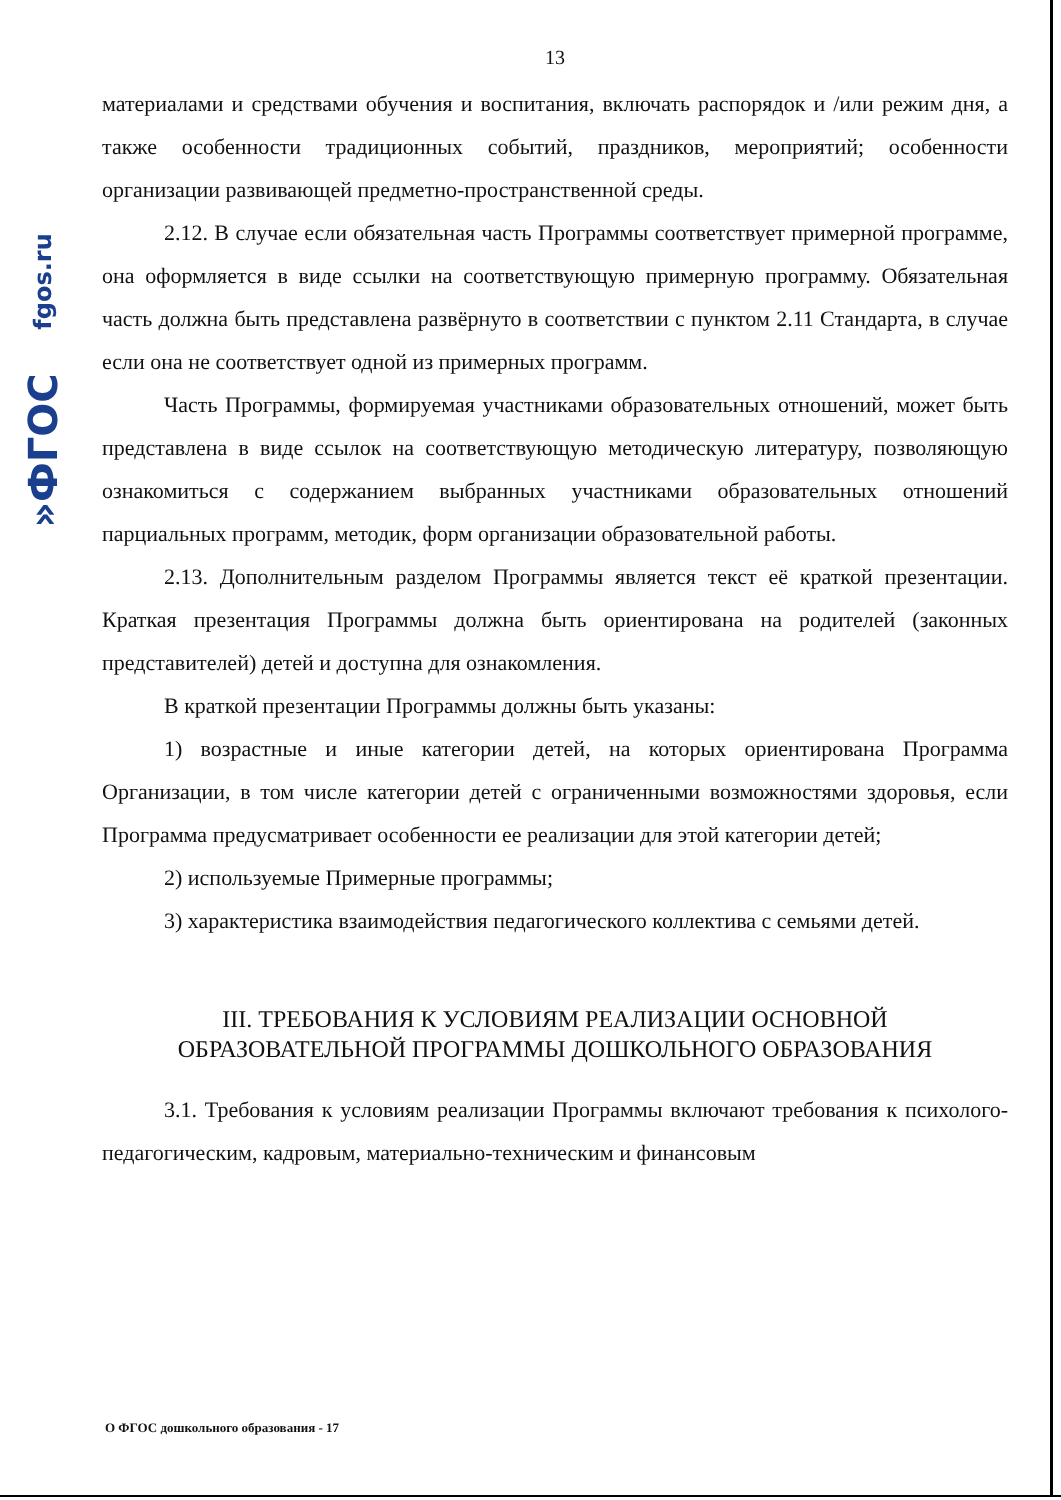»ФГОС fgos.ru
13
материалами и средствами обучения и воспитания, включать распорядок и /или режим дня, а также особенности традиционных событий, праздников, мероприятий; особенности организации развивающей предметно-пространственной среды.
2.12. В случае если обязательная часть Программы соответствует примерной программе, она оформляется в виде ссылки на соответствующую примерную программу. Обязательная часть должна быть представлена развёрнуто в соответствии с пунктом 2.11 Стандарта, в случае если она не соответствует одной из примерных программ.
Часть Программы, формируемая участниками образовательных отношений, может быть представлена в виде ссылок на соответствующую методическую литературу, позволяющую ознакомиться с содержанием выбранных участниками образовательных отношений парциальных программ, методик, форм организации образовательной работы.
2.13. Дополнительным разделом Программы является текст её краткой презентации. Краткая презентация Программы должна быть ориентирована на родителей (законных представителей) детей и доступна для ознакомления.
В краткой презентации Программы должны быть указаны:
1) возрастные и иные категории детей, на которых ориентирована Программа Организации, в том числе категории детей с ограниченными возможностями здоровья, если Программа предусматривает особенности ее реализации для этой категории детей;
2) используемые Примерные программы;
3) характеристика взаимодействия педагогического коллектива с семьями детей.
III. ТРЕБОВАНИЯ К УСЛОВИЯМ РЕАЛИЗАЦИИ ОСНОВНОЙ
ОБРАЗОВАТЕЛЬНОЙ ПРОГРАММЫ ДОШКОЛЬНОГО ОБРАЗОВАНИЯ
3.1. Требования к условиям реализации Программы включают требования к психолого-педагогическим, кадровым, материально-техническим и финансовым
О ФГОС дошкольного образования - 17